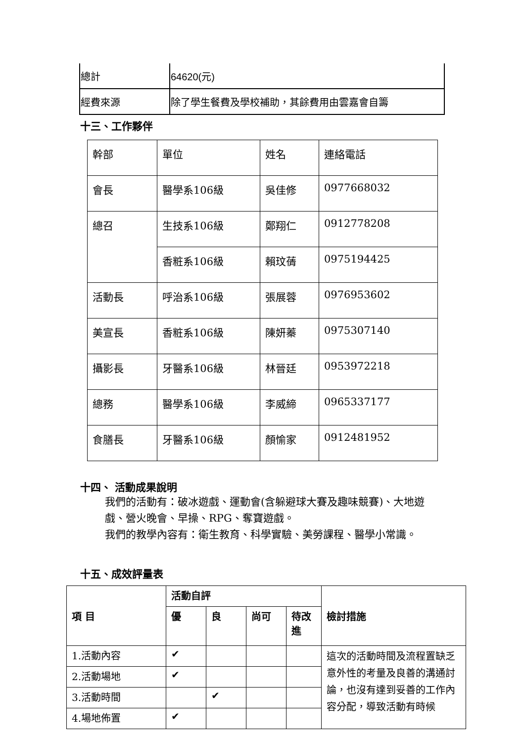| 總計 | 64620(元) |
| 經費來源 | 除了學生餐費及學校補助，其餘費用由雲嘉會自籌 |
十三、工作夥伴
| 幹部 | 單位 | 姓名 | 連絡電話 |
| 會長 | 醫學系106級 | 吳佳修 | 0977668032 |
| 總召 | 生技系106級 | 鄭翔仁 | 0912778208 |
| | 香粧系106級 | 賴玟蒨 | 0975194425 |
| 活動長 | 呼治系106級 | 張展蓉 | 0976953602 |
| 美宣長 | 香粧系106級 | 陳妍蓁 | 0975307140 |
| 攝影長 | 牙醫系106級 | 林晉廷 | 0953972218 |
| 總務 | 醫學系106級 | 李威締 | 0965337177 |
| 食膳長 | 牙醫系106級 | 顏愉家 | 0912481952 |
十四、 活動成果說明
我們的活動有：破冰遊戲、運動會(含躲避球大賽及趣味競賽)、大地遊戲、營火晚會、早操、RPG、奪寶遊戲。
我們的教學內容有：衛生教育、科學實驗、美勞課程、醫學小常識。
十五、成效評量表
| 項 目 | 活動自評 | | | | 檢討措施 |
| | 優 | 良 | 尚可 | 待改進 | |
| 1.活動內容 | ✔ | | | | 這次的活動時間及流程置缺乏意外性的考量及良善的溝通討論，也沒有達到妥善的工作內容分配，導致活動有時候 |
| 2.活動場地 | ✔ | | | | |
| 3.活動時間 | | ✔ | | | |
| 4.場地佈置 | ✔ | | | | |